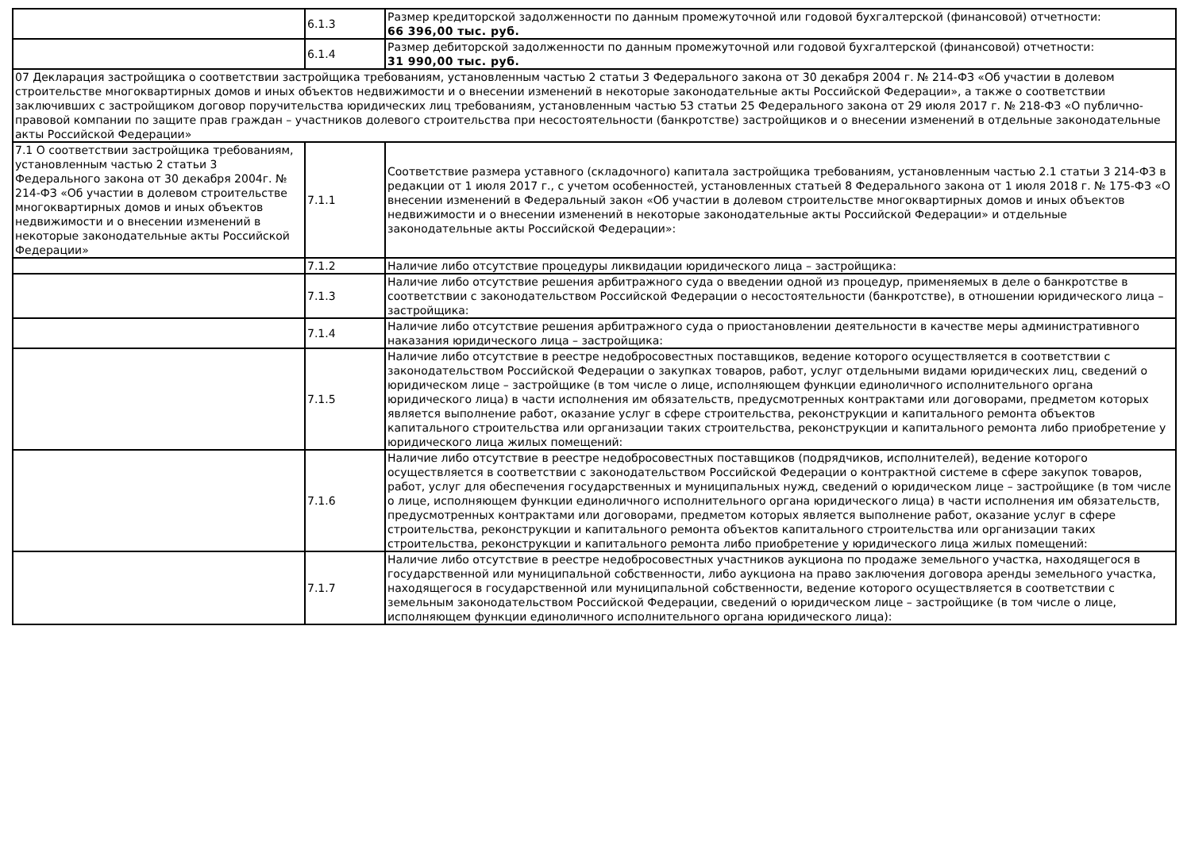| | 6.1.3 | Размер кредиторской задолженности по данным промежуточной или годовой бухгалтерской (финансовой) отчетности: 66 396,00 тыс. руб. |
| | 6.1.4 | Размер дебиторской задолженности по данным промежуточной или годовой бухгалтерской (финансовой) отчетности: 31 990,00 тыс. руб. |
| 07 Декларация застройщика о соответствии застройщика требованиям, установленным частью 2 статьи 3 Федерального закона от 30 декабря 2004 г. № 214-ФЗ «Об участии в долевом строительстве многоквартирных домов и иных объектов недвижимости и о внесении изменений в некоторые законодательные акты Российской Федерации», а также о соответствии заключивших с застройщиком договор поручительства юридических лиц требованиям, установленным частью 53 статьи 25 Федерального закона от 29 июля 2017 г. № 218-ФЗ «О публично-правовой компании по защите прав граждан – участников долевого строительства при несостоятельности (банкротстве) застройщиков и о внесении изменений в отдельные законодательные акты Российской Федерации» | | |
| 7.1 О соответствии застройщика требованиям, установленным частью 2 статьи 3 Федерального закона от 30 декабря 2004г. № 214-ФЗ «Об участии в долевом строительстве многоквартирных домов и иных объектов недвижимости и о внесении изменений в некоторые законодательные акты Российской Федерации» | 7.1.1 | Соответствие размера уставного (складочного) капитала застройщика требованиям, установленным частью 2.1 статьи 3 214-ФЗ в редакции от 1 июля 2017 г., с учетом особенностей, установленных статьей 8 Федерального закона от 1 июля 2018 г. № 175-ФЗ «О внесении изменений в Федеральный закон «Об участии в долевом строительстве многоквартирных домов и иных объектов недвижимости и о внесении изменений в некоторые законодательные акты Российской Федерации» и отдельные законодательные акты Российской Федерации»: |
| | 7.1.2 | Наличие либо отсутствие процедуры ликвидации юридического лица – застройщика: |
| | 7.1.3 | Наличие либо отсутствие решения арбитражного суда о введении одной из процедур, применяемых в деле о банкротстве в соответствии с законодательством Российской Федерации о несостоятельности (банкротстве), в отношении юридического лица – застройщика: |
| | 7.1.4 | Наличие либо отсутствие решения арбитражного суда о приостановлении деятельности в качестве меры административного наказания юридического лица – застройщика: |
| | 7.1.5 | Наличие либо отсутствие в реестре недобросовестных поставщиков, ведение которого осуществляется в соответствии с законодательством Российской Федерации о закупках товаров, работ, услуг отдельными видами юридических лиц, сведений о юридическом лице – застройщике (в том числе о лице, исполняющем функции единоличного исполнительного органа юридического лица) в части исполнения им обязательств, предусмотренных контрактами или договорами, предметом которых является выполнение работ, оказание услуг в сфере строительства, реконструкции и капитального ремонта объектов капитального строительства или организации таких строительства, реконструкции и капитального ремонта либо приобретение у юридического лица жилых помещений: |
| | 7.1.6 | Наличие либо отсутствие в реестре недобросовестных поставщиков (подрядчиков, исполнителей), ведение которого осуществляется в соответствии с законодательством Российской Федерации о контрактной системе в сфере закупок товаров, работ, услуг для обеспечения государственных и муниципальных нужд, сведений о юридическом лице – застройщике (в том числе о лице, исполняющем функции единоличного исполнительного органа юридического лица) в части исполнения им обязательств, предусмотренных контрактами или договорами, предметом которых является выполнение работ, оказание услуг в сфере строительства, реконструкции и капитального ремонта объектов капитального строительства или организации таких строительства, реконструкции и капитального ремонта либо приобретение у юридического лица жилых помещений: |
| | 7.1.7 | Наличие либо отсутствие в реестре недобросовестных участников аукциона по продаже земельного участка, находящегося в государственной или муниципальной собственности, либо аукциона на право заключения договора аренды земельного участка, находящегося в государственной или муниципальной собственности, ведение которого осуществляется в соответствии с земельным законодательством Российской Федерации, сведений о юридическом лице – застройщике (в том числе о лице, исполняющем функции единоличного исполнительного органа юридического лица): |